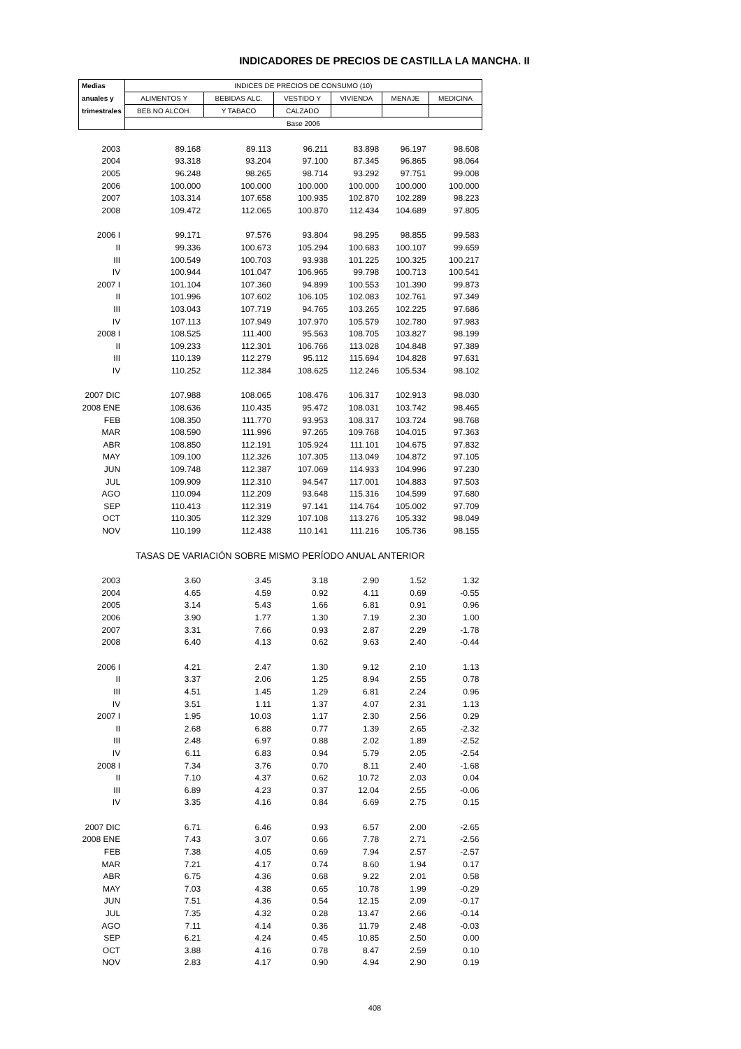INDICADORES DE PRECIOS DE CASTILLA LA MANCHA. II
| Medias | INDICES DE PRECIOS DE CONSUMO (10) | | | | | |
| --- | --- | --- | --- | --- | --- | --- |
| anuales y | ALIMENTOS Y | BEBIDAS ALC. | VESTIDO Y | VIVIENDA | MENAJE | MEDICINA |
| trimestrales | BEB.NO ALCOH. | Y TABACO | CALZADO | | | |
| | Base 2006 | | | | | |
| 2003 | 89.168 | 89.113 | 96.211 | 83.898 | 96.197 | 98.608 |
| 2004 | 93.318 | 93.204 | 97.100 | 87.345 | 96.865 | 98.064 |
| 2005 | 96.248 | 98.265 | 98.714 | 93.292 | 97.751 | 99.008 |
| 2006 | 100.000 | 100.000 | 100.000 | 100.000 | 100.000 | 100.000 |
| 2007 | 103.314 | 107.658 | 100.935 | 102.870 | 102.289 | 98.223 |
| 2008 | 109.472 | 112.065 | 100.870 | 112.434 | 104.689 | 97.805 |
| 2006 I | 99.171 | 97.576 | 93.804 | 98.295 | 98.855 | 99.583 |
| II | 99.336 | 100.673 | 105.294 | 100.683 | 100.107 | 99.659 |
| III | 100.549 | 100.703 | 93.938 | 101.225 | 100.325 | 100.217 |
| IV | 100.944 | 101.047 | 106.965 | 99.798 | 100.713 | 100.541 |
| 2007 I | 101.104 | 107.360 | 94.899 | 100.553 | 101.390 | 99.873 |
| II | 101.996 | 107.602 | 106.105 | 102.083 | 102.761 | 97.349 |
| III | 103.043 | 107.719 | 94.765 | 103.265 | 102.225 | 97.686 |
| IV | 107.113 | 107.949 | 107.970 | 105.579 | 102.780 | 97.983 |
| 2008 I | 108.525 | 111.400 | 95.563 | 108.705 | 103.827 | 98.199 |
| II | 109.233 | 112.301 | 106.766 | 113.028 | 104.848 | 97.389 |
| III | 110.139 | 112.279 | 95.112 | 115.694 | 104.828 | 97.631 |
| IV | 110.252 | 112.384 | 108.625 | 112.246 | 105.534 | 98.102 |
| 2007 DIC | 107.988 | 108.065 | 108.476 | 106.317 | 102.913 | 98.030 |
| 2008 ENE | 108.636 | 110.435 | 95.472 | 108.031 | 103.742 | 98.465 |
| FEB | 108.350 | 111.770 | 93.953 | 108.317 | 103.724 | 98.768 |
| MAR | 108.590 | 111.996 | 97.265 | 109.768 | 104.015 | 97.363 |
| ABR | 108.850 | 112.191 | 105.924 | 111.101 | 104.675 | 97.832 |
| MAY | 109.100 | 112.326 | 107.305 | 113.049 | 104.872 | 97.105 |
| JUN | 109.748 | 112.387 | 107.069 | 114.933 | 104.996 | 97.230 |
| JUL | 109.909 | 112.310 | 94.547 | 117.001 | 104.883 | 97.503 |
| AGO | 110.094 | 112.209 | 93.648 | 115.316 | 104.599 | 97.680 |
| SEP | 110.413 | 112.319 | 97.141 | 114.764 | 105.002 | 97.709 |
| OCT | 110.305 | 112.329 | 107.108 | 113.276 | 105.332 | 98.049 |
| NOV | 110.199 | 112.438 | 110.141 | 111.216 | 105.736 | 98.155 |
| TASAS DE VARIACIÓN SOBRE MISMO PERÍODO ANUAL ANTERIOR | | | | | | |
| 2003 | 3.60 | 3.45 | 3.18 | 2.90 | 1.52 | 1.32 |
| 2004 | 4.65 | 4.59 | 0.92 | 4.11 | 0.69 | -0.55 |
| 2005 | 3.14 | 5.43 | 1.66 | 6.81 | 0.91 | 0.96 |
| 2006 | 3.90 | 1.77 | 1.30 | 7.19 | 2.30 | 1.00 |
| 2007 | 3.31 | 7.66 | 0.93 | 2.87 | 2.29 | -1.78 |
| 2008 | 6.40 | 4.13 | 0.62 | 9.63 | 2.40 | -0.44 |
| 2006 I | 4.21 | 2.47 | 1.30 | 9.12 | 2.10 | 1.13 |
| II | 3.37 | 2.06 | 1.25 | 8.94 | 2.55 | 0.78 |
| III | 4.51 | 1.45 | 1.29 | 6.81 | 2.24 | 0.96 |
| IV | 3.51 | 1.11 | 1.37 | 4.07 | 2.31 | 1.13 |
| 2007 I | 1.95 | 10.03 | 1.17 | 2.30 | 2.56 | 0.29 |
| II | 2.68 | 6.88 | 0.77 | 1.39 | 2.65 | -2.32 |
| III | 2.48 | 6.97 | 0.88 | 2.02 | 1.89 | -2.52 |
| IV | 6.11 | 6.83 | 0.94 | 5.79 | 2.05 | -2.54 |
| 2008 I | 7.34 | 3.76 | 0.70 | 8.11 | 2.40 | -1.68 |
| II | 7.10 | 4.37 | 0.62 | 10.72 | 2.03 | 0.04 |
| III | 6.89 | 4.23 | 0.37 | 12.04 | 2.55 | -0.06 |
| IV | 3.35 | 4.16 | 0.84 | 6.69 | 2.75 | 0.15 |
| 2007 DIC | 6.71 | 6.46 | 0.93 | 6.57 | 2.00 | -2.65 |
| 2008 ENE | 7.43 | 3.07 | 0.66 | 7.78 | 2.71 | -2.56 |
| FEB | 7.38 | 4.05 | 0.69 | 7.94 | 2.57 | -2.57 |
| MAR | 7.21 | 4.17 | 0.74 | 8.60 | 1.94 | 0.17 |
| ABR | 6.75 | 4.36 | 0.68 | 9.22 | 2.01 | 0.58 |
| MAY | 7.03 | 4.38 | 0.65 | 10.78 | 1.99 | -0.29 |
| JUN | 7.51 | 4.36 | 0.54 | 12.15 | 2.09 | -0.17 |
| JUL | 7.35 | 4.32 | 0.28 | 13.47 | 2.66 | -0.14 |
| AGO | 7.11 | 4.14 | 0.36 | 11.79 | 2.48 | -0.03 |
| SEP | 6.21 | 4.24 | 0.45 | 10.85 | 2.50 | 0.00 |
| OCT | 3.88 | 4.16 | 0.78 | 8.47 | 2.59 | 0.10 |
| NOV | 2.83 | 4.17 | 0.90 | 4.94 | 2.90 | 0.19 |
408